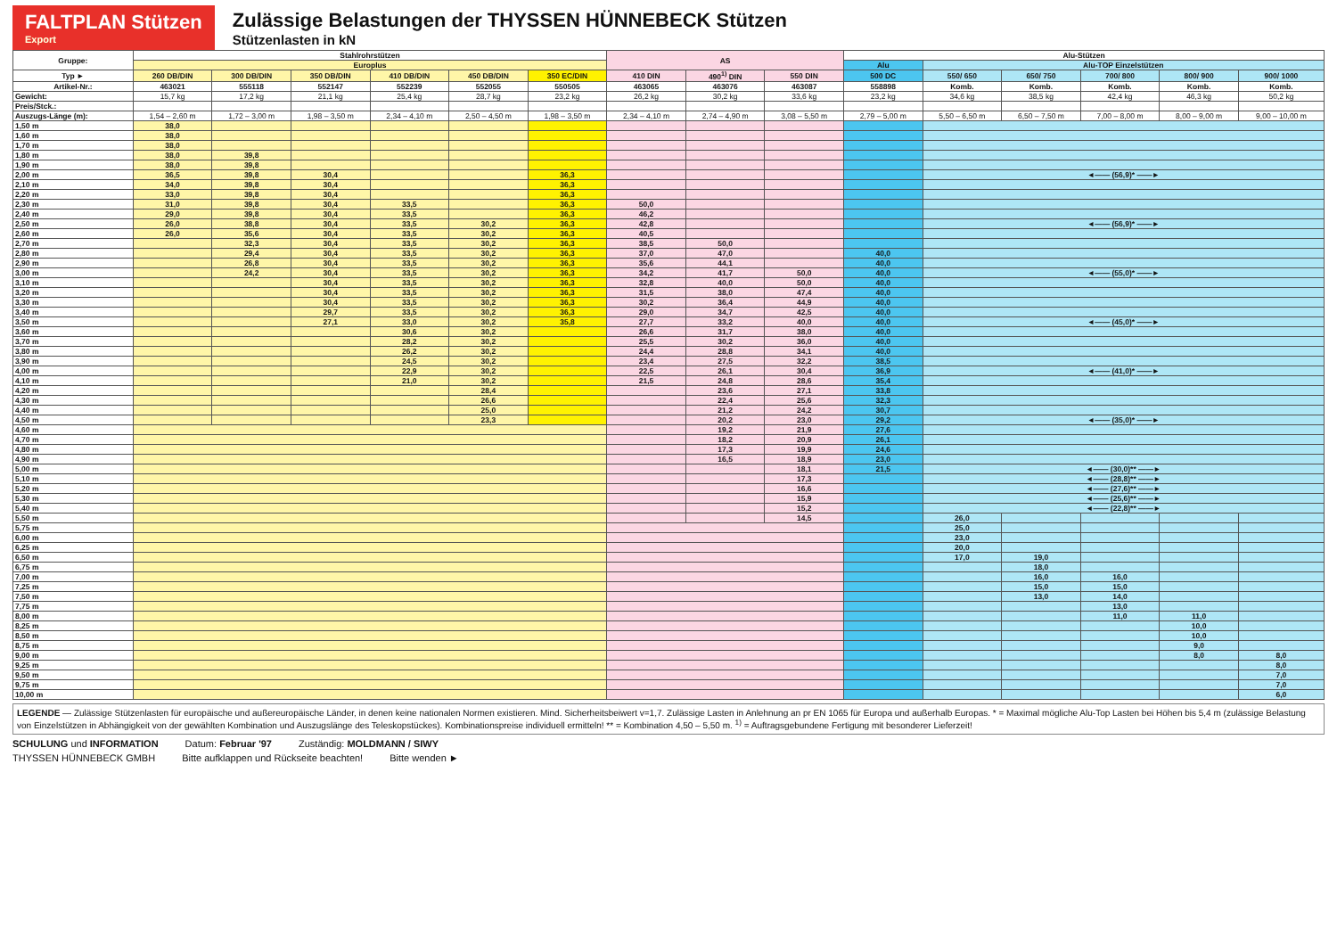FALTPLAN Stützen
Export
Zulässige Belastungen der THYSSEN HÜNNEBECK Stützen
Stützenlasten in kN
| Gruppe: | Stahlrohrstützen | | | | | | AS | | | Alu-Stützen | | | | | |
| --- | --- | --- | --- | --- | --- | --- | --- | --- | --- | --- | --- | --- | --- | --- | --- |
| | Europlus | | | | | | | | | Alu | Alu-TOP Einzelstützen | | | | |
| Typ ► | 260 DB/DIN | 300 DB/DIN | 350 DB/DIN | 410 DB/DIN | 450 DB/DIN | 350 EC/DIN | 410 DIN | 490<sup>1)</sup> DIN | 550 DIN | 500 DC | 550/ 650 | 650/ 750 | 700/ 800 | 800/ 900 | 900/ 1000 |
| Artikel-Nr.: | 463021 | 555118 | 552147 | 552239 | 552055 | 550505 | 463065 | 463076 | 463087 | 558898 | Komb. | Komb. | Komb. | Komb. | Komb. |
| Gewicht: | 15,7 kg | 17,2 kg | 21,1 kg | 25,4 kg | 28,7 kg | 23,2 kg | 26,2 kg | 30,2 kg | 33,6 kg | 23,2 kg | 34,6 kg | 38,5 kg | 42,4 kg | 46,3 kg | 50,2 kg |
| Preis/Stck.: | | | | | | | | | | | | | | | |
| Auszugs-Länge (m): | 1,54 – 2,60 m | 1,72 – 3,00 m | 1,98 – 3,50 m | 2,34 – 4,10 m | 2,50 – 4,50 m | 1,98 – 3,50 m | 2,34 – 4,10 m | 2,74 – 4,90 m | 3,08 – 5,50 m | 2,79 – 5,00 m | 5,50 – 6,50 m | 6,50 – 7,50 m | 7,00 – 8,00 m | 8,00 – 9,00 m | 9,00 – 10,00 m |
| 1,50 m | 38,0 | | | | | | | | | | | | | | |
| 1,60 m | 38,0 | | | | | | | | | | | | | | |
| 1,70 m | 38,0 | | | | | | | | | | | | | | |
| 1,80 m | 38,0 | 39,8 | | | | | | | | | | | | | |
| 1,90 m | 38,0 | 39,8 | | | | | | | | | | | | | |
| 2,00 m | 36,5 | 39,8 | 30,4 | | | 36,3 | | | | | ◄—— (56,9)* ——► | | | | |
| 2,10 m | 34,0 | 39,8 | 30,4 | | | 36,3 | | | | | | | | | |
| 2,20 m | 33,0 | 39,8 | 30,4 | | | 36,3 | | | | | | | | | |
| 2,30 m | 31,0 | 39,8 | 30,4 | 33,5 | | 36,3 | 50,0 | | | | | | | | |
| 2,40 m | 29,0 | 39,8 | 30,4 | 33,5 | | 36,3 | 46,2 | | | | | | | | |
| 2,50 m | 26,0 | 38,8 | 30,4 | 33,5 | 30,2 | 36,3 | 42,8 | | | | ◄—— (56,9)* ——► | | | | |
| 2,60 m | 26,0 | 35,6 | 30,4 | 33,5 | 30,2 | 36,3 | 40,5 | | | | | | | | |
| 2,70 m | | 32,3 | 30,4 | 33,5 | 30,2 | 36,3 | 38,5 | 50,0 | | | | | | | |
| 2,80 m | | 29,4 | 30,4 | 33,5 | 30,2 | 36,3 | 37,0 | 47,0 | | 40,0 | | | | | |
| 2,90 m | | 26,8 | 30,4 | 33,5 | 30,2 | 36,3 | 35,6 | 44,1 | | 40,0 | | | | | |
| 3,00 m | | 24,2 | 30,4 | 33,5 | 30,2 | 36,3 | 34,2 | 41,7 | 50,0 | 40,0 | ◄—— (55,0)* ——► | | | | |
| 3,10 m | | | 30,4 | 33,5 | 30,2 | 36,3 | 32,8 | 40,0 | 50,0 | 40,0 | | | | | |
| 3,20 m | | | 30,4 | 33,5 | 30,2 | 36,3 | 31,5 | 38,0 | 47,4 | 40,0 | | | | | |
| 3,30 m | | | 30,4 | 33,5 | 30,2 | 36,3 | 30,2 | 36,4 | 44,9 | 40,0 | | | | | |
| 3,40 m | | | 29,7 | 33,5 | 30,2 | 36,3 | 29,0 | 34,7 | 42,5 | 40,0 | | | | | |
| 3,50 m | | | 27,1 | 33,0 | 30,2 | 35,8 | 27,7 | 33,2 | 40,0 | 40,0 | ◄—— (45,0)* ——► | | | | |
| 3,60 m | | | | 30,6 | 30,2 | | 26,6 | 31,7 | 38,0 | 40,0 | | | | | |
| 3,70 m | | | | 28,2 | 30,2 | | 25,5 | 30,2 | 36,0 | 40,0 | | | | | |
| 3,80 m | | | | 26,2 | 30,2 | | 24,4 | 28,8 | 34,1 | 40,0 | | | | | |
| 3,90 m | | | | 24,5 | 30,2 | | 23,4 | 27,5 | 32,2 | 38,5 | | | | | |
| 4,00 m | | | | 22,9 | 30,2 | | 22,5 | 26,1 | 30,4 | 36,9 | ◄—— (41,0)* ——► | | | | |
| 4,10 m | | | | 21,0 | 30,2 | | 21,5 | 24,8 | 28,6 | 35,4 | | | | | |
| 4,20 m | | | | | 28,4 | | | 23,6 | 27,1 | 33,8 | | | | | |
| 4,30 m | | | | | 26,6 | | | 22,4 | 25,6 | 32,3 | | | | | |
| 4,40 m | | | | | 25,0 | | | 21,2 | 24,2 | 30,7 | | | | | |
| 4,50 m | | | | | 23,3 | | | 20,2 | 23,0 | 29,2 | ◄—— (35,0)* ——► | | | | |
| 4,60 m | | | | | | | | 19,2 | 21,9 | 27,6 | | | | | |
| 4,70 m | | | | | | | | 18,2 | 20,9 | 26,1 | | | | | |
| 4,80 m | | | | | | | | 17,3 | 19,9 | 24,6 | | | | | |
| 4,90 m | | | | | | | | 16,5 | 18,9 | 23,0 | | | | | |
| 5,00 m | | | | | | | | | 18,1 | 21,5 | ◄—— (30,0)** ——► | | | | |
| 5,10 m | | | | | | | | | 17,3 | | ◄—— (28,8)** ——► | | | | |
| 5,20 m | | | | | | | | | 16,6 | | ◄—— (27,6)** ——► | | | | |
| 5,30 m | | | | | | | | | 15,9 | | ◄—— (25,6)** ——► | | | | |
| 5,40 m | | | | | | | | | 15,2 | | ◄—— (22,8)** ——► | | | | |
| 5,50 m | | | | | | | | | 14,5 | | 26,0 | | | | |
| 5,75 m | | | | | | | | | | | 25,0 | | | | |
| 6,00 m | | | | | | | | | | | 23,0 | | | | |
| 6,25 m | | | | | | | | | | | 20,0 | | | | |
| 6,50 m | | | | | | | | | | | 17,0 | 19,0 | | | |
| 6,75 m | | | | | | | | | | | | 18,0 | | | |
| 7,00 m | | | | | | | | | | | | 16,0 | 16,0 | | |
| 7,25 m | | | | | | | | | | | | 15,0 | 15,0 | | |
| 7,50 m | | | | | | | | | | | | 13,0 | 14,0 | | |
| 7,75 m | | | | | | | | | | | | | 13,0 | | |
| 8,00 m | | | | | | | | | | | | | 11,0 | 11,0 | |
| 8,25 m | | | | | | | | | | | | | | 10,0 | |
| 8,50 m | | | | | | | | | | | | | | 10,0 | |
| 8,75 m | | | | | | | | | | | | | | 9,0 | |
| 9,00 m | | | | | | | | | | | | | | 8,0 | 8,0 |
| 9,25 m | | | | | | | | | | | | | | | 8,0 |
| 9,50 m | | | | | | | | | | | | | | | 7,0 |
| 9,75 m | | | | | | | | | | | | | | | 7,0 |
| 10,00 m | | | | | | | | | | | | | | | 6,0 |
LEGENDE — Zulässige Stützenlasten für europäische und außereuropäische Länder, in denen keine nationalen Normen existieren. Mind. Sicherheitsbeiwert v=1,7. Zulässige Lasten in Anlehnung an pr EN 1065 für Europa und außerhalb Europas. * = Maximal mögliche Alu-Top Lasten bei Höhen bis 5,4 m (zulässige Belastung von Einzelstützen in Abhängigkeit von der gewählten Kombination und Auszugslänge des Teleskopstückes). Kombinationspreise individuell ermitteln! ** = Kombination 4,50 – 5,50 m. <sup>1)</sup> = Auftragsgebundene Fertigung mit besonderer Lieferzeit!
SCHULUNG und INFORMATION Datum: Februar '97 Zuständig: MOLDMANN / SIWY
THYSSEN HÜNNEBECK GMBH Bitte aufklappen und Rückseite beachten! Bitte wenden ►